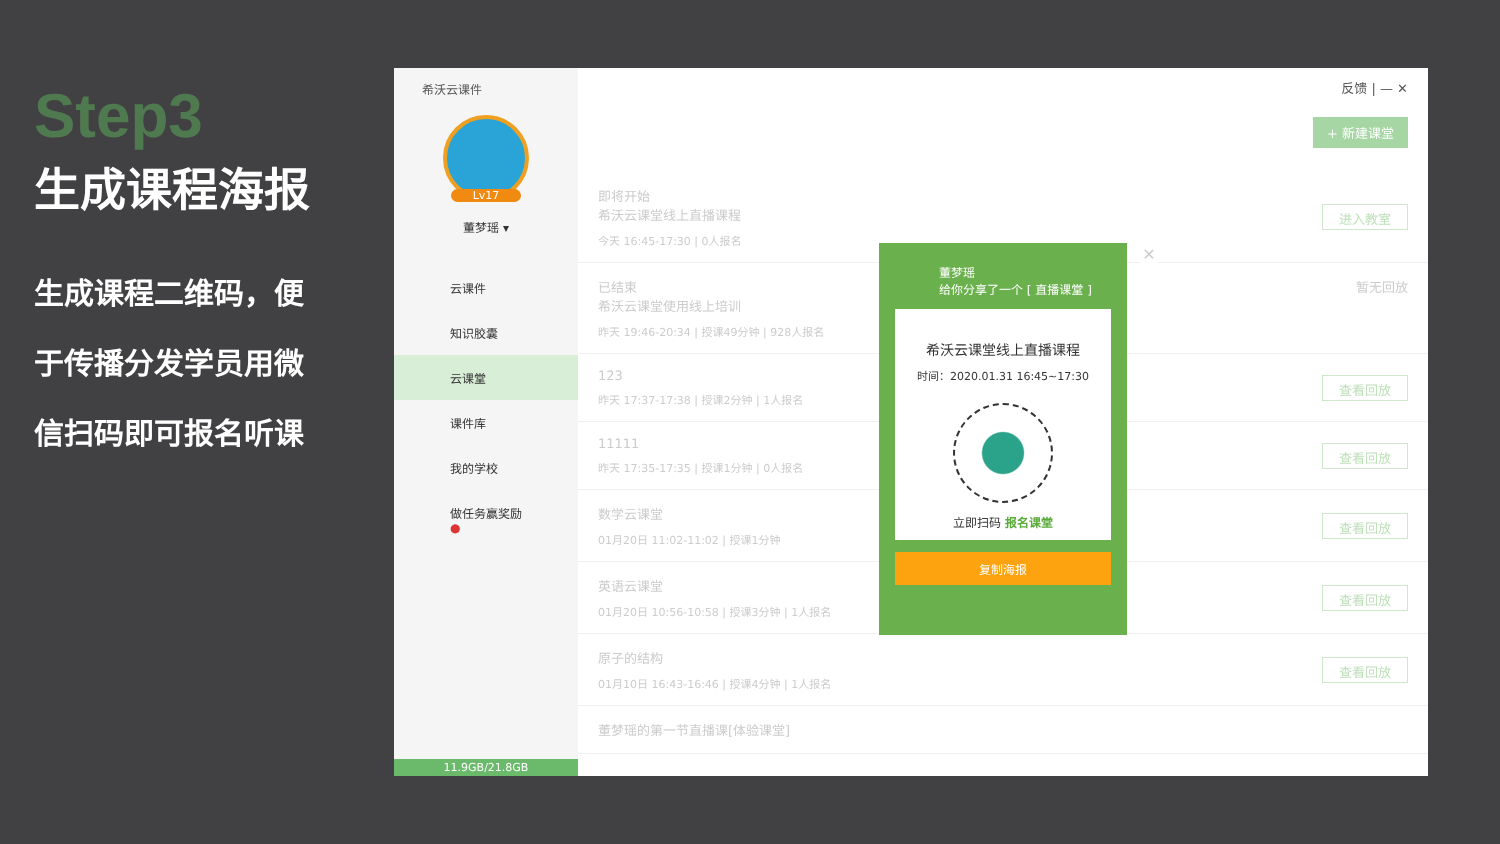Step3
生成课程海报
生成课程二维码，便
于传播分发学员用微
信扫码即可报名听课
希沃云课件
Lv17
董梦瑶 ▾
云课件
知识胶囊
云课堂
课件库
我的学校
做任务赢奖励 ●
11.9GB/21.8GB
反馈 | — ✕
+ 新建课堂
即将开始
希沃云课堂线上直播课程
今天 16:45-17:30 | 0人报名
进入教室
已结束
希沃云课堂使用线上培训
昨天 19:46-20:34 | 授课49分钟 | 928人报名
暂无回放
123
昨天 17:37-17:38 | 授课2分钟 | 1人报名
查看回放
11111
昨天 17:35-17:35 | 授课1分钟 | 0人报名
查看回放
数学云课堂
01月20日 11:02-11:02 | 授课1分钟
查看回放
英语云课堂
01月20日 10:56-10:58 | 授课3分钟 | 1人报名
查看回放
原子的结构
01月10日 16:43-16:46 | 授课4分钟 | 1人报名
查看回放
董梦瑶的第一节直播课[体验课堂]
董梦瑶
给你分享了一个 [ 直播课堂 ]
希沃云课堂线上直播课程
时间：2020.01.31 16:45~17:30
立即扫码 报名课堂
复制海报
✕